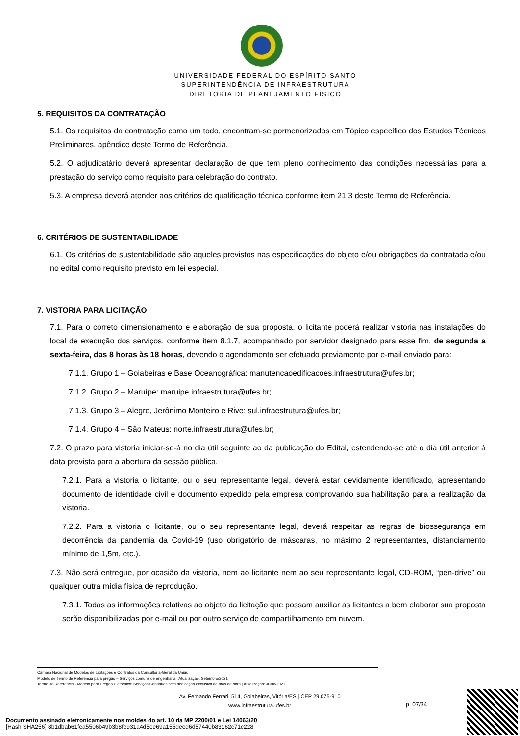UNIVERSIDADE FEDERAL DO ESPÍRITO SANTO
SUPERINTENDÊNCIA DE INFRAESTRUTURA
DIRETORIA DE PLANEJAMENTO FÍSICO
5. REQUISITOS DA CONTRATAÇÃO
5.1. Os requisitos da contratação como um todo, encontram-se pormenorizados em Tópico específico dos Estudos Técnicos Preliminares, apêndice deste Termo de Referência.
5.2. O adjudicatário deverá apresentar declaração de que tem pleno conhecimento das condições necessárias para a prestação do serviço como requisito para celebração do contrato.
5.3. A empresa deverá atender aos critérios de qualificação técnica conforme item 21.3 deste Termo de Referência.
6. CRITÉRIOS DE SUSTENTABILIDADE
6.1. Os critérios de sustentabilidade são aqueles previstos nas especificações do objeto e/ou obrigações da contratada e/ou no edital como requisito previsto em lei especial.
7. VISTORIA PARA LICITAÇÃO
7.1. Para o correto dimensionamento e elaboração de sua proposta, o licitante poderá realizar vistoria nas instalações do local de execução dos serviços, conforme item 8.1.7, acompanhado por servidor designado para esse fim, de segunda a sexta-feira, das 8 horas às 18 horas, devendo o agendamento ser efetuado previamente por e-mail enviado para:
7.1.1. Grupo 1 – Goiabeiras e Base Oceanográfica: manutencaoedificacoes.infraestrutura@ufes.br;
7.1.2. Grupo 2 – Maruípe: maruipe.infraestrutura@ufes.br;
7.1.3. Grupo 3 – Alegre, Jerônimo Monteiro e Rive: sul.infraestrutura@ufes.br;
7.1.4. Grupo 4 – São Mateus: norte.infraestrutura@ufes.br;
7.2. O prazo para vistoria iniciar-se-á no dia útil seguinte ao da publicação do Edital, estendendo-se até o dia útil anterior à data prevista para a abertura da sessão pública.
7.2.1. Para a vistoria o licitante, ou o seu representante legal, deverá estar devidamente identificado, apresentando documento de identidade civil e documento expedido pela empresa comprovando sua habilitação para a realização da vistoria.
7.2.2. Para a vistoria o licitante, ou o seu representante legal, deverá respeitar as regras de biossegurança em decorrência da pandemia da Covid-19 (uso obrigatório de máscaras, no máximo 2 representantes, distanciamento mínimo de 1,5m, etc.).
7.3. Não será entregue, por ocasião da vistoria, nem ao licitante nem ao seu representante legal, CD-ROM, “pen-drive” ou qualquer outra mídia física de reprodução.
7.3.1. Todas as informações relativas ao objeto da licitação que possam auxiliar as licitantes a bem elaborar sua proposta serão disponibilizadas por e-mail ou por outro serviço de compartilhamento em nuvem.
Câmara Nacional de Modelos de Licitações e Contratos da Consultoria-Geral da União
Modelo de Termo de Referência para pregão – Serviços comuns de engenharia | Atualização: Setembro/2021
Termo de Referência - Modelo para Pregão Eletrônico: Serviços Contínuos sem dedicação exclusiva de mão de obra | Atualização: Julho/2021
Av. Fernando Ferrari, 514, Goiabeiras, Vitória/ES | CEP 29.075-910
www.infraestrutura.ufes.br
p. 07/34
Documento assinado eletronicamente nos moldes do art. 10 da MP 2200/01 e Lei 14063/20
[Hash SHA256] 8b1dbab61fea5506b49b3b8fe931a4d5ee69a155deed6d57440b83162c71c228